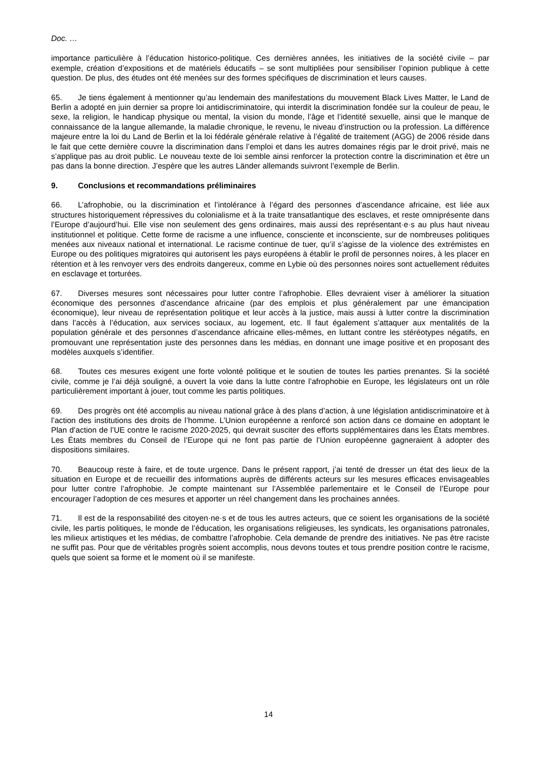Doc. …
importance particulière à l’éducation historico-politique. Ces dernières années, les initiatives de la société civile – par exemple, création d’expositions et de matériels éducatifs – se sont multipliées pour sensibiliser l’opinion publique à cette question. De plus, des études ont été menées sur des formes spécifiques de discrimination et leurs causes.
65. Je tiens également à mentionner qu’au lendemain des manifestations du mouvement Black Lives Matter, le Land de Berlin a adopté en juin dernier sa propre loi antidiscriminatoire, qui interdit la discrimination fondée sur la couleur de peau, le sexe, la religion, le handicap physique ou mental, la vision du monde, l’âge et l’identité sexuelle, ainsi que le manque de connaissance de la langue allemande, la maladie chronique, le revenu, le niveau d’instruction ou la profession. La différence majeure entre la loi du Land de Berlin et la loi fédérale générale relative à l’égalité de traitement (AGG) de 2006 réside dans le fait que cette dernière couvre la discrimination dans l’emploi et dans les autres domaines régis par le droit privé, mais ne s’applique pas au droit public. Le nouveau texte de loi semble ainsi renforcer la protection contre la discrimination et être un pas dans la bonne direction. J’espère que les autres Länder allemands suivront l’exemple de Berlin.
9. Conclusions et recommandations préliminaires
66. L’afrophobie, ou la discrimination et l’intolérance à l’égard des personnes d’ascendance africaine, est liée aux structures historiquement répressives du colonialisme et à la traite transatlantique des esclaves, et reste omniprésente dans l’Europe d’aujourd’hui. Elle vise non seulement des gens ordinaires, mais aussi des représentant·e·s au plus haut niveau institutionnel et politique. Cette forme de racisme a une influence, consciente et inconsciente, sur de nombreuses politiques menées aux niveaux national et international. Le racisme continue de tuer, qu’il s’agisse de la violence des extrémistes en Europe ou des politiques migratoires qui autorisent les pays européens à établir le profil de personnes noires, à les placer en rétention et à les renvoyer vers des endroits dangereux, comme en Lybie où des personnes noires sont actuellement réduites en esclavage et torturées.
67. Diverses mesures sont nécessaires pour lutter contre l’afrophobie. Elles devraient viser à améliorer la situation économique des personnes d’ascendance africaine (par des emplois et plus généralement par une émancipation économique), leur niveau de représentation politique et leur accès à la justice, mais aussi à lutter contre la discrimination dans l’accès à l’éducation, aux services sociaux, au logement, etc. Il faut également s’attaquer aux mentalités de la population générale et des personnes d’ascendance africaine elles-mêmes, en luttant contre les stéréotypes négatifs, en promouvant une représentation juste des personnes dans les médias, en donnant une image positive et en proposant des modèles auxquels s’identifier.
68. Toutes ces mesures exigent une forte volonté politique et le soutien de toutes les parties prenantes. Si la société civile, comme je l’ai déjà souligné, a ouvert la voie dans la lutte contre l’afrophobie en Europe, les législateurs ont un rôle particulièrement important à jouer, tout comme les partis politiques.
69. Des progrès ont été accomplis au niveau national grâce à des plans d’action, à une législation antidiscriminatoire et à l’action des institutions des droits de l’homme. L’Union européenne a renforcé son action dans ce domaine en adoptant le Plan d’action de l’UE contre le racisme 2020-2025, qui devrait susciter des efforts supplémentaires dans les États membres. Les États membres du Conseil de l’Europe qui ne font pas partie de l’Union européenne gagneraient à adopter des dispositions similaires.
70. Beaucoup reste à faire, et de toute urgence. Dans le présent rapport, j’ai tenté de dresser un état des lieux de la situation en Europe et de recueillir des informations auprès de différents acteurs sur les mesures efficaces envisageables pour lutter contre l’afrophobie. Je compte maintenant sur l’Assemblée parlementaire et le Conseil de l’Europe pour encourager l’adoption de ces mesures et apporter un réel changement dans les prochaines années.
71. Il est de la responsabilité des citoyen·ne·s et de tous les autres acteurs, que ce soient les organisations de la société civile, les partis politiques, le monde de l’éducation, les organisations religieuses, les syndicats, les organisations patronales, les milieux artistiques et les médias, de combattre l’afrophobie. Cela demande de prendre des initiatives. Ne pas être raciste ne suffit pas. Pour que de véritables progrès soient accomplis, nous devons toutes et tous prendre position contre le racisme, quels que soient sa forme et le moment où il se manifeste.
14